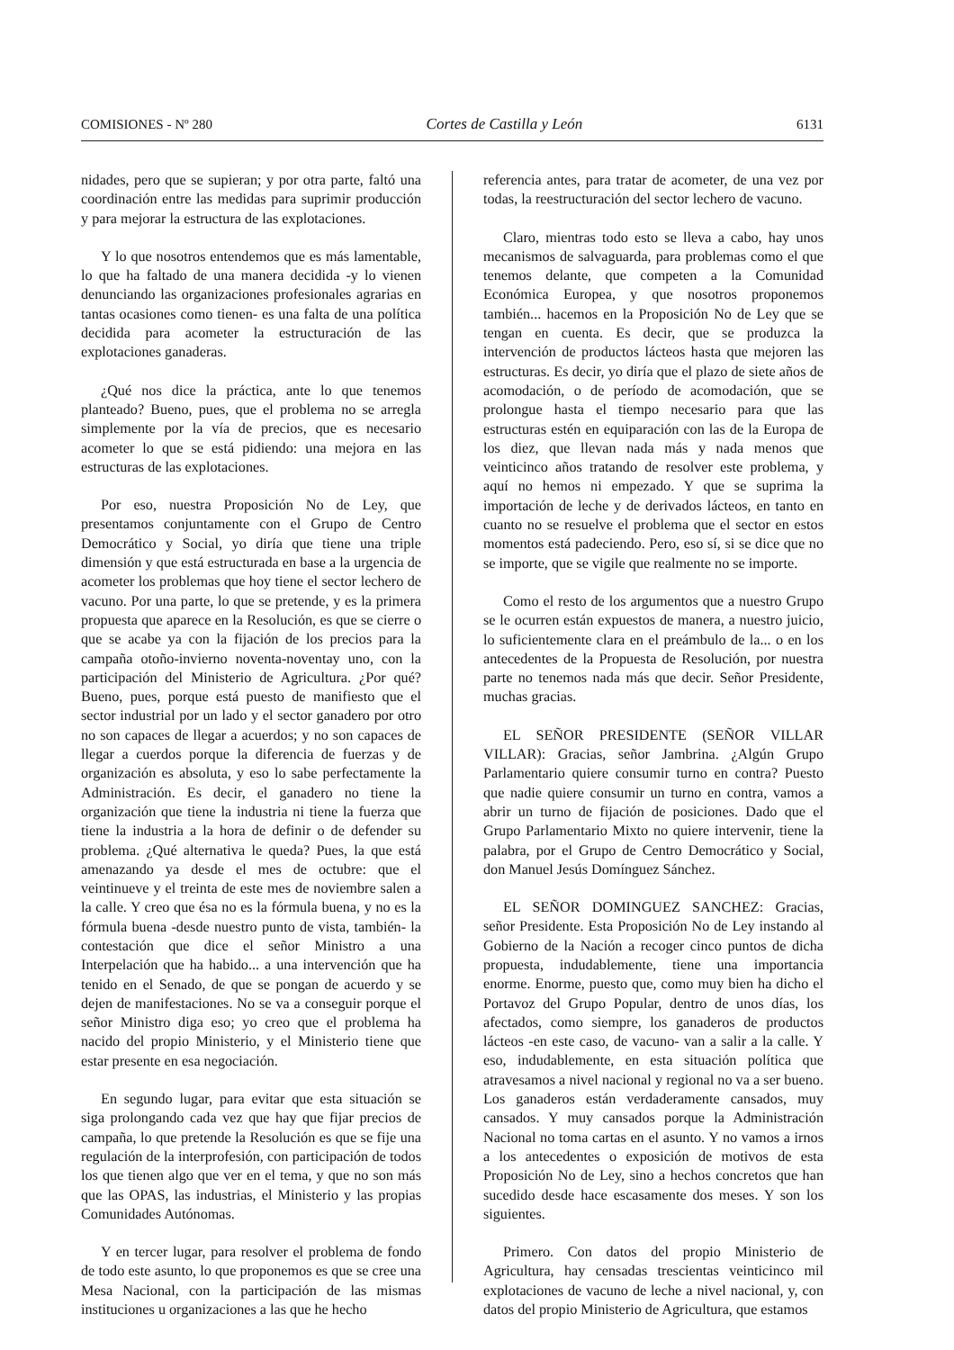COMISIONES - Nº 280 Cortes de Castilla y León 6131
nidades, pero que se supieran; y por otra parte, faltó una coordinación entre las medidas para suprimir producción y para mejorar la estructura de las explotaciones.
Y lo que nosotros entendemos que es más lamentable, lo que ha faltado de una manera decidida -y lo vienen denunciando las organizaciones profesionales agrarias en tantas ocasiones como tienen- es una falta de una política decidida para acometer la estructuración de las explotaciones ganaderas.
¿Qué nos dice la práctica, ante lo que tenemos planteado? Bueno, pues, que el problema no se arregla simplemente por la vía de precios, que es necesario acometer lo que se está pidiendo: una mejora en las estructuras de las explotaciones.
Por eso, nuestra Proposición No de Ley, que presentamos conjuntamente con el Grupo de Centro Democrático y Social, yo diría que tiene una triple dimensión y que está estructurada en base a la urgencia de acometer los problemas que hoy tiene el sector lechero de vacuno. Por una parte, lo que se pretende, y es la primera propuesta que aparece en la Resolución, es que se cierre o que se acabe ya con la fijación de los precios para la campaña otoño-invierno noventa-noventay uno, con la participación del Ministerio de Agricultura. ¿Por qué? Bueno, pues, porque está puesto de manifiesto que el sector industrial por un lado y el sector ganadero por otro no son capaces de llegar a acuerdos; y no son capaces de llegar a cuerdos porque la diferencia de fuerzas y de organización es absoluta, y eso lo sabe perfectamente la Administración. Es decir, el ganadero no tiene la organización que tiene la industria ni tiene la fuerza que tiene la industria a la hora de definir o de defender su problema. ¿Qué alternativa le queda? Pues, la que está amenazando ya desde el mes de octubre: que el veintinueve y el treinta de este mes de noviembre salen a la calle. Y creo que ésa no es la fórmula buena, y no es la fórmula buena -desde nuestro punto de vista, también- la contestación que dice el señor Ministro a una Interpelación que ha habido... a una intervención que ha tenido en el Senado, de que se pongan de acuerdo y se dejen de manifestaciones. No se va a conseguir porque el señor Ministro diga eso; yo creo que el problema ha nacido del propio Ministerio, y el Ministerio tiene que estar presente en esa negociación.
En segundo lugar, para evitar que esta situación se siga prolongando cada vez que hay que fijar precios de campaña, lo que pretende la Resolución es que se fije una regulación de la interprofesión, con participación de todos los que tienen algo que ver en el tema, y que no son más que las OPAS, las industrias, el Ministerio y las propias Comunidades Autónomas.
Y en tercer lugar, para resolver el problema de fondo de todo este asunto, lo que proponemos es que se cree una Mesa Nacional, con la participación de las mismas instituciones u organizaciones a las que he hecho
referencia antes, para tratar de acometer, de una vez por todas, la reestructuración del sector lechero de vacuno.
Claro, mientras todo esto se lleva a cabo, hay unos mecanismos de salvaguarda, para problemas como el que tenemos delante, que competen a la Comunidad Económica Europea, y que nosotros proponemos también... hacemos en la Proposición No de Ley que se tengan en cuenta. Es decir, que se produzca la intervención de productos lácteos hasta que mejoren las estructuras. Es decir, yo diría que el plazo de siete años de acomodación, o de período de acomodación, que se prolongue hasta el tiempo necesario para que las estructuras estén en equiparación con las de la Europa de los diez, que llevan nada más y nada menos que veinticinco años tratando de resolver este problema, y aquí no hemos ni empezado. Y que se suprima la importación de leche y de derivados lácteos, en tanto en cuanto no se resuelve el problema que el sector en estos momentos está padeciendo. Pero, eso sí, si se dice que no se importe, que se vigile que realmente no se importe.
Como el resto de los argumentos que a nuestro Grupo se le ocurren están expuestos de manera, a nuestro juicio, lo suficientemente clara en el preámbulo de la... o en los antecedentes de la Propuesta de Resolución, por nuestra parte no tenemos nada más que decir. Señor Presidente, muchas gracias.
EL SEÑOR PRESIDENTE (SEÑOR VILLAR VILLAR): Gracias, señor Jambrina. ¿Algún Grupo Parlamentario quiere consumir turno en contra? Puesto que nadie quiere consumir un turno en contra, vamos a abrir un turno de fijación de posiciones. Dado que el Grupo Parlamentario Mixto no quiere intervenir, tiene la palabra, por el Grupo de Centro Democrático y Social, don Manuel Jesús Domínguez Sánchez.
EL SEÑOR DOMINGUEZ SANCHEZ: Gracias, señor Presidente. Esta Proposición No de Ley instando al Gobierno de la Nación a recoger cinco puntos de dicha propuesta, indudablemente, tiene una importancia enorme. Enorme, puesto que, como muy bien ha dicho el Portavoz del Grupo Popular, dentro de unos días, los afectados, como siempre, los ganaderos de productos lácteos -en este caso, de vacuno- van a salir a la calle. Y eso, indudablemente, en esta situación política que atravesamos a nivel nacional y regional no va a ser bueno. Los ganaderos están verdaderamente cansados, muy cansados. Y muy cansados porque la Administración Nacional no toma cartas en el asunto. Y no vamos a irnos a los antecedentes o exposición de motivos de esta Proposición No de Ley, sino a hechos concretos que han sucedido desde hace escasamente dos meses. Y son los siguientes.
Primero. Con datos del propio Ministerio de Agricultura, hay censadas trescientas veinticinco mil explotaciones de vacuno de leche a nivel nacional, y, con datos del propio Ministerio de Agricultura, que estamos